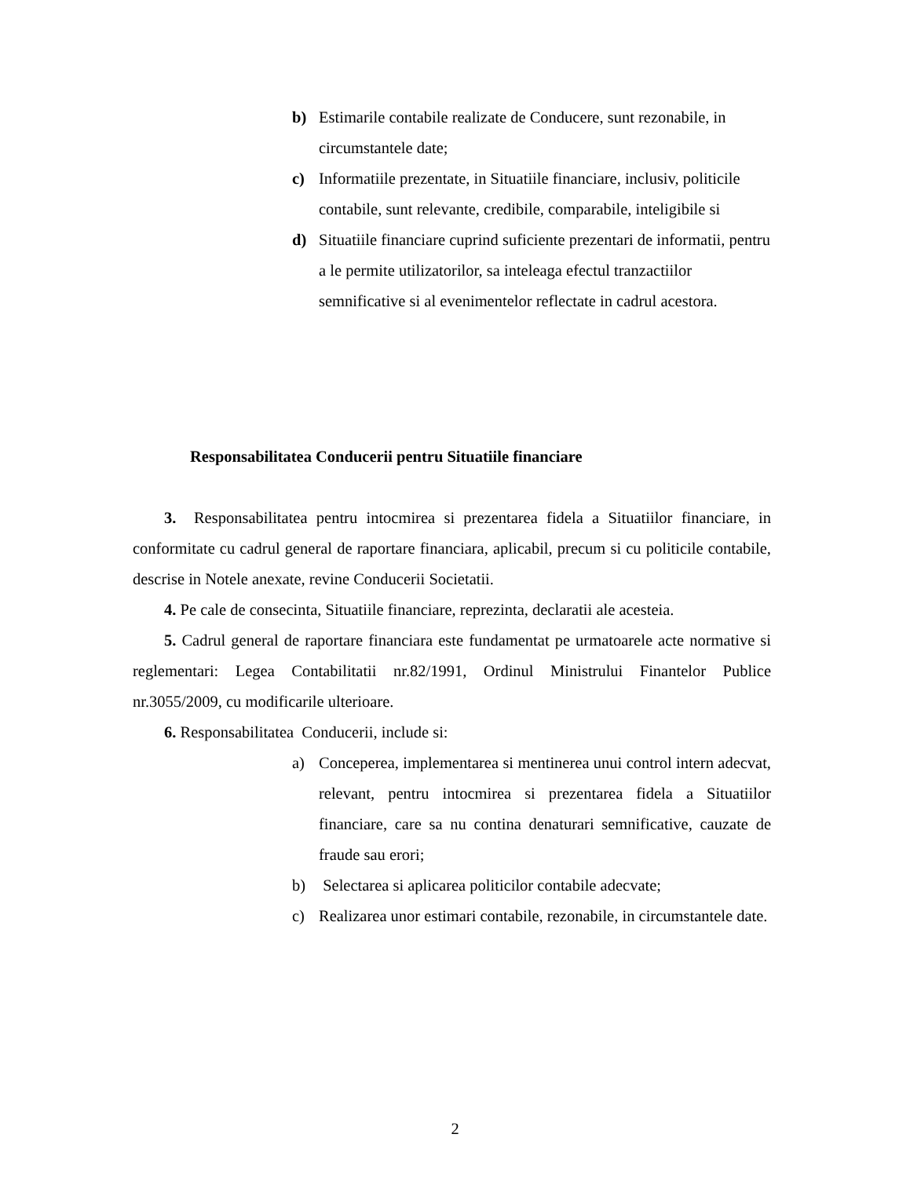b) Estimarile contabile realizate de Conducere, sunt rezonabile, in circumstantele date;
c) Informatiile prezentate, in Situatiile financiare, inclusiv, politicile contabile, sunt relevante, credibile, comparabile, inteligibile si
d) Situatiile financiare cuprind suficiente prezentari de informatii, pentru a le permite utilizatorilor, sa inteleaga efectul tranzactiilor semnificative si al evenimentelor reflectate in cadrul acestora.
Responsabilitatea Conducerii pentru Situatiile financiare
3. Responsabilitatea pentru intocmirea si prezentarea fidela a Situatiilor financiare, in conformitate cu cadrul general de raportare financiara, aplicabil, precum si cu politicile contabile, descrise in Notele anexate, revine Conducerii Societatii.
4. Pe cale de consecinta, Situatiile financiare, reprezinta, declaratii ale acesteia.
5. Cadrul general de raportare financiara este fundamentat pe urmatoarele acte normative si reglementari: Legea Contabilitatii nr.82/1991, Ordinul Ministrului Finantelor Publice nr.3055/2009, cu modificarile ulterioare.
6. Responsabilitatea Conducerii, include si:
a) Conceperea, implementarea si mentinerea unui control intern adecvat, relevant, pentru intocmirea si prezentarea fidela a Situatiilor financiare, care sa nu contina denaturari semnificative, cauzate de fraude sau erori;
b) Selectarea si aplicarea politicilor contabile adecvate;
c) Realizarea unor estimari contabile, rezonabile, in circumstantele date.
2